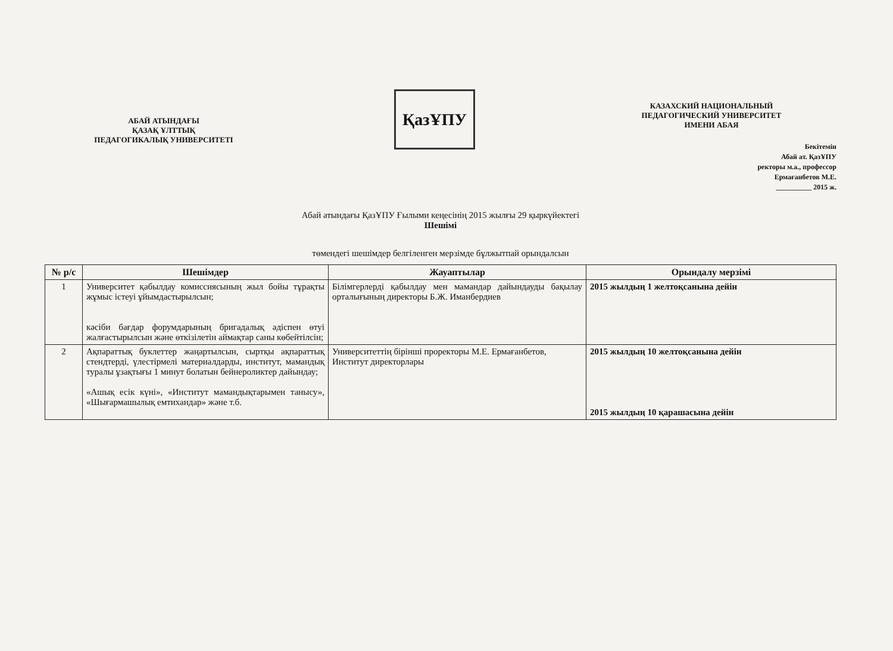АБАЙ АТЫНДАҒЫ
ҚАЗАҚ ҰЛТТЫҚ
ПЕДАГОГИКАЛЫҚ УНИВЕРСИТЕТІ
ҚазҰПУ
КАЗАХСКИЙ НАЦИОНАЛЬНЫЙ
ПЕДАГОГИЧЕСКИЙ УНИВЕРСИТЕТ
ИМЕНИ АБАЯ
Бекітемін
Абай ат. ҚазҰПУ
ректоры м.а., профессор
Ермағанбетов М.Е.
__________ 2015 ж.
Абай атындағы ҚазҰПУ Ғылыми кеңесінің 2015 жылғы 29 қыркүйектегі
Шешімі
төмендегі шешімдер белгіленген мерзімде бұлжытпай орындалсын
| № р/с | Шешімдер | Жауаптылар | Орындалу мерзімі |
| --- | --- | --- | --- |
| 1 | Университет қабылдау комиссиясының жыл бойы тұрақты жұмыс істеуі ұйымдастырылсын; кәсіби бағдар форумдарының бригадалық әдіспен өтуі жалғастырылсын және өткізілетін аймақтар саны көбейтілсін; | Білімгерлерді қабылдау мен мамандар дайындауды бақылау орталығының директоры Б.Ж. Иманбердиев | 2015 жылдың 1 желтоқсанына дейін |
| 2 | Ақпараттық буклеттер жаңартылсын, сыртқы ақпараттық стендтерді, үлестірмелі материалдарды, институт, мамандық туралы ұзақтығы 1 минут болатын бейнероликтер дайындау; «Ашық есік күні», «Институт мамандықтарымен танысу», «Шығармашылық емтихандар» және т.б. | Университеттің бірінші проректоры М.Е. Ермағанбетов, Институт директорлары | 2015 жылдың 10 желтоқсанына дейін 2015 жылдың 10 қарашасына дейін |